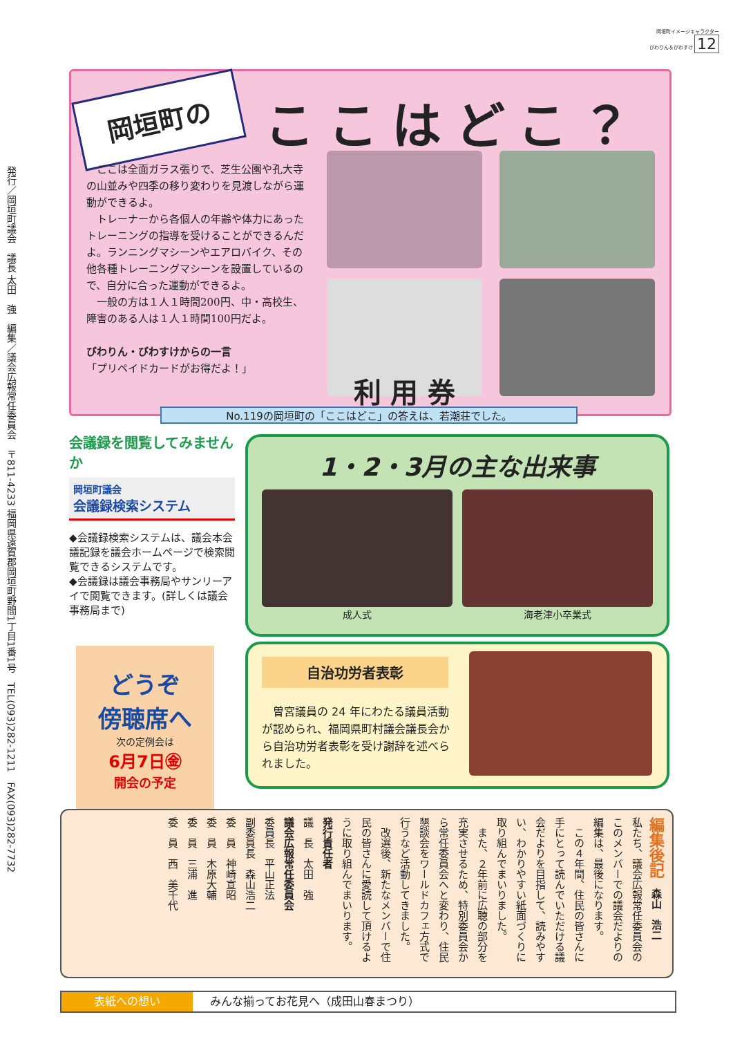岡垣町イメージキャラクター
びわりん＆びわすけ 12
発行／岡垣町議会　議長 太田　強　編集／議会広報常任委員会　〒811-4233 福岡県遠賀郡岡垣町野間1丁目1番1号　TEL(093)282-1211　FAX(093)282-7732
岡垣町の ここはどこ？
　ここは全面ガラス張りで、芝生公園や孔大寺の山並みや四季の移り変わりを見渡しながら運動ができるよ。
　トレーナーから各個人の年齢や体力にあったトレーニングの指導を受けることができるんだよ。ランニングマシーンやエアロバイク、その他各種トレーニングマシーンを設置しているので、自分に合った運動ができるよ。
　一般の方は１人１時間200円、中・高校生、障害のある人は１人１時間100円だよ。
びわりん・びわすけからの一言
「プリペイドカードがお得だよ！」
利 用 券
No.119の岡垣町の「ここはどこ」の答えは、若潮荘でした。
会議録を閲覧してみませんか
岡垣町議会
会議録検索システム
◆会議録検索システムは、議会本会議記録を議会ホームページで検索閲覧できるシステムです。
◆会議録は議会事務局やサンリーアイで閲覧できます。(詳しくは議会事務局まで)
どうぞ
傍聴席へ
次の定例会は
6月7日㊎
開会の予定
1・2・3月の主な出来事
成人式 海老津小卒業式
自治功労者表彰
　曽宮議員の 24 年にわたる議員活動が認められ、福岡県町村議会議長会から自治功労者表彰を受け謝辞を述べられました。
編集後記　森山　浩二
私たち、議会広報常任委員会のこのメンバーでの議会だよりの編集は、最後になります。
　この４年間、住民の皆さんに手にとって読んでいただける議会だよりを目指して、読みやすい、わかりやすい紙面づくりに取り組んでまいりました。
　また、２年前に広聴の部分を充実させるため、特別委員会から常任委員会へと変わり、住民懇談会をワールドカフェ方式で行うなど活動してきました。
　改選後、新たなメンバーで住民の皆さんに愛読して頂けるように取り組んでまいります。
発行責任者
議　長　太田　強
議会広報常任委員会
委員長　平山正法
副委員長　森山浩二
委　員　神崎宣昭
委　員　木原大輔
委　員　三浦　進
委　員　西　美千代
表紙への想い みんな揃ってお花見へ（成田山春まつり）